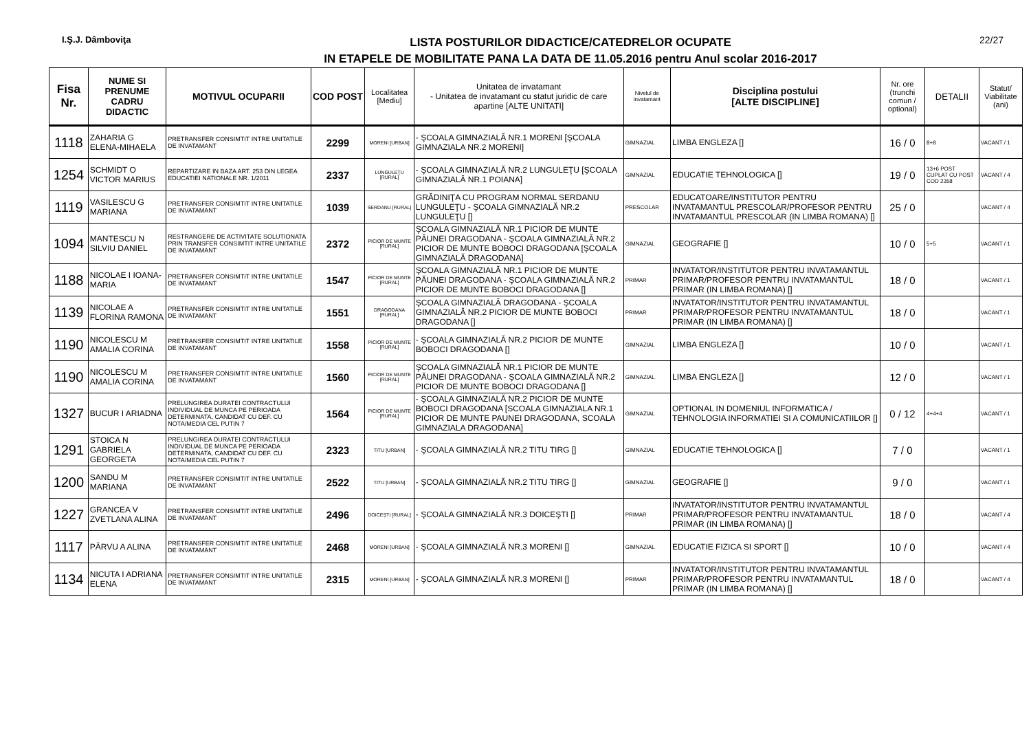I.Ş.J. Dâmboviţa
LISTA POSTURILOR DIDACTICE/CATEDRELOR OCUPATE
IN ETAPELE DE MOBILITATE PANA LA DATA DE 11.05.2016 pentru Anul scolar 2016-2017
22/27
| Fisa Nr. | NUME SI PRENUME CADRU DIDACTIC | MOTIVUL OCUPARII | COD POST | Localitatea [Mediu] | Unitatea de invatamant - Unitatea de invatamant cu statut juridic de care apartine [ALTE UNITATI] | Nivelul de invatamant | Disciplina postului [ALTE DISCIPLINE] | Nr. ore (trunchi comun / optional) | DETALII | Statut/ Viabilitate (ani) |
| --- | --- | --- | --- | --- | --- | --- | --- | --- | --- | --- |
| 1118 | ZAHARIA G ELENA-MIHAELA | PRETRANSFER CONSIMTIT INTRE UNITATILE DE INVATAMANT | 2299 | MORENI [URBAN] | - ŞCOALA GIMNAZIALĂ NR.1 MORENI [ŞCOALA GIMNAZIALA NR.2 MORENI] | GIMNAZIAL | LIMBA ENGLEZA [] | 16 / 0 | 8+8 | VACANT / 1 |
| 1254 | SCHMIDT O VICTOR MARIUS | REPARTIZARE IN BAZA ART. 253 DIN LEGEA EDUCATIEI NATIONALE NR. 1/2011 | 2337 | LUNGULEŢU [RURAL] | - ŞCOALA GIMNAZIALĂ NR.2 LUNGULEŢU [ŞCOALA GIMNAZIALĂ NR.1 POIANA] | GIMNAZIAL | EDUCATIE TEHNOLOGICA [] | 19 / 0 | 13+6 POST CUPLAT CU POST COD 2358 | VACANT / 4 |
| 1119 | VASILESCU G MARIANA | PRETRANSFER CONSIMTIT INTRE UNITATILE DE INVATAMANT | 1039 | SERDANU [RURAL] | GRĂDINIŢA CU PROGRAM NORMAL SERDANU LUNGULEŢU - ŞCOALA GIMNAZIALĂ NR.2 LUNGULEŢU [] | PRESCOLAR | EDUCATOARE/INSTITUTOR PENTRU INVATAMANTUL PRESCOLAR/PROFESOR PENTRU INVATAMANTUL PRESCOLAR (IN LIMBA ROMANA) [] | 25 / 0 | | VACANT / 4 |
| 1094 | MANTESCU N SILVIU DANIEL | RESTRANGERE DE ACTIVITATE SOLUTIONATA PRIN TRANSFER CONSIMTIT INTRE UNITATILE DE INVATAMANT | 2372 | PICIOR DE MUNTE [RURAL] | ŞCOALA GIMNAZIALĂ NR.1 PICIOR DE MUNTE PĂUNEI DRAGODANA - ŞCOALA GIMNAZIALĂ NR.2 PICIOR DE MUNTE BOBOCI DRAGODANA [ŞCOALA GIMNAZIALĂ DRAGODANA] | GIMNAZIAL | GEOGRAFIE [] | 10 / 0 | 5+5 | VACANT / 1 |
| 1188 | NICOLAE I IOANA-MARIA | PRETRANSFER CONSIMTIT INTRE UNITATILE DE INVATAMANT | 1547 | PICIOR DE MUNTE [RURAL] | ŞCOALA GIMNAZIALĂ NR.1 PICIOR DE MUNTE PĂUNEI DRAGODANA - ŞCOALA GIMNAZIALĂ NR.2 PICIOR DE MUNTE BOBOCI DRAGODANA [] | PRIMAR | INVATATOR/INSTITUTOR PENTRU INVATAMANTUL PRIMAR/PROFESOR PENTRU INVATAMANTUL PRIMAR (IN LIMBA ROMANA) [] | 18 / 0 | | VACANT / 1 |
| 1139 | NICOLAE A FLORINA RAMONA | PRETRANSFER CONSIMTIT INTRE UNITATILE DE INVATAMANT | 1551 | DRAGODANA [RURAL] | ŞCOALA GIMNAZIALĂ DRAGODANA - ŞCOALA GIMNAZIALĂ NR.2 PICIOR DE MUNTE BOBOCI DRAGODANA [] | PRIMAR | INVATATOR/INSTITUTOR PENTRU INVATAMANTUL PRIMAR/PROFESOR PENTRU INVATAMANTUL PRIMAR (IN LIMBA ROMANA) [] | 18 / 0 | | VACANT / 1 |
| 1190 | NICOLESCU M AMALIA CORINA | PRETRANSFER CONSIMTIT INTRE UNITATILE DE INVATAMANT | 1558 | PICIOR DE MUNTE [RURAL] | - ŞCOALA GIMNAZIALĂ NR.2 PICIOR DE MUNTE BOBOCI DRAGODANA [] | GIMNAZIAL | LIMBA ENGLEZA [] | 10 / 0 | | VACANT / 1 |
| 1190 | NICOLESCU M AMALIA CORINA | PRETRANSFER CONSIMTIT INTRE UNITATILE DE INVATAMANT | 1560 | PICIOR DE MUNTE [RURAL] | ŞCOALA GIMNAZIALĂ NR.1 PICIOR DE MUNTE PĂUNEI DRAGODANA - ŞCOALA GIMNAZIALĂ NR.2 PICIOR DE MUNTE BOBOCI DRAGODANA [] | GIMNAZIAL | LIMBA ENGLEZA [] | 12 / 0 | | VACANT / 1 |
| 1327 | BUCUR I ARIADNA | PRELUNGIREA DURATEI CONTRACTULUI INDIVIDUAL DE MUNCA PE PERIOADA DETERMINATA, CANDIDAT CU DEF. CU NOTA/MEDIA CEL PUTIN 7 | 1564 | PICIOR DE MUNTE [RURAL] | - ŞCOALA GIMNAZIALĂ NR.2 PICIOR DE MUNTE BOBOCI DRAGODANA [SCOALA GIMNAZIALA NR.1 PICIOR DE MUNTE PAUNEI DRAGODANA, SCOALA GIMNAZIALA DRAGODANA] | GIMNAZIAL | OPTIONAL IN DOMENIUL INFORMATICA / TEHNOLOGIA INFORMATIEI SI A COMUNICATIILOR [] | 0 / 12 | 4+4+4 | VACANT / 1 |
| 1291 | STOICA N GABRIELA GEORGETA | PRELUNGIREA DURATEI CONTRACTULUI INDIVIDUAL DE MUNCA PE PERIOADA DETERMINATA, CANDIDAT CU DEF. CU NOTA/MEDIA CEL PUTIN 7 | 2323 | TITU [URBAN] | - ŞCOALA GIMNAZIALĂ NR.2 TITU TIRG [] | GIMNAZIAL | EDUCATIE TEHNOLOGICA [] | 7 / 0 | | VACANT / 1 |
| 1200 | SANDU M MARIANA | PRETRANSFER CONSIMTIT INTRE UNITATILE DE INVATAMANT | 2522 | TITU [URBAN] | - ŞCOALA GIMNAZIALĂ NR.2 TITU TIRG [] | GIMNAZIAL | GEOGRAFIE [] | 9 / 0 | | VACANT / 1 |
| 1227 | GRANCEA V ZVETLANA ALINA | PRETRANSFER CONSIMTIT INTRE UNITATILE DE INVATAMANT | 2496 | DOICEŞTI [RURAL] | - ŞCOALA GIMNAZIALĂ NR.3 DOICEŞTI [] | PRIMAR | INVATATOR/INSTITUTOR PENTRU INVATAMANTUL PRIMAR/PROFESOR PENTRU INVATAMANTUL PRIMAR (IN LIMBA ROMANA) [] | 18 / 0 | | VACANT / 4 |
| 1117 | PÂRVU A ALINA | PRETRANSFER CONSIMTIT INTRE UNITATILE DE INVATAMANT | 2468 | MORENI [URBAN] | - ŞCOALA GIMNAZIALĂ NR.3 MORENI [] | GIMNAZIAL | EDUCATIE FIZICA SI SPORT [] | 10 / 0 | | VACANT / 4 |
| 1134 | NICUTA I ADRIANA ELENA | PRETRANSFER CONSIMTIT INTRE UNITATILE DE INVATAMANT | 2315 | MORENI [URBAN] | - ŞCOALA GIMNAZIALĂ NR.3 MORENI [] | PRIMAR | INVATATOR/INSTITUTOR PENTRU INVATAMANTUL PRIMAR/PROFESOR PENTRU INVATAMANTUL PRIMAR (IN LIMBA ROMANA) [] | 18 / 0 | | VACANT / 4 |